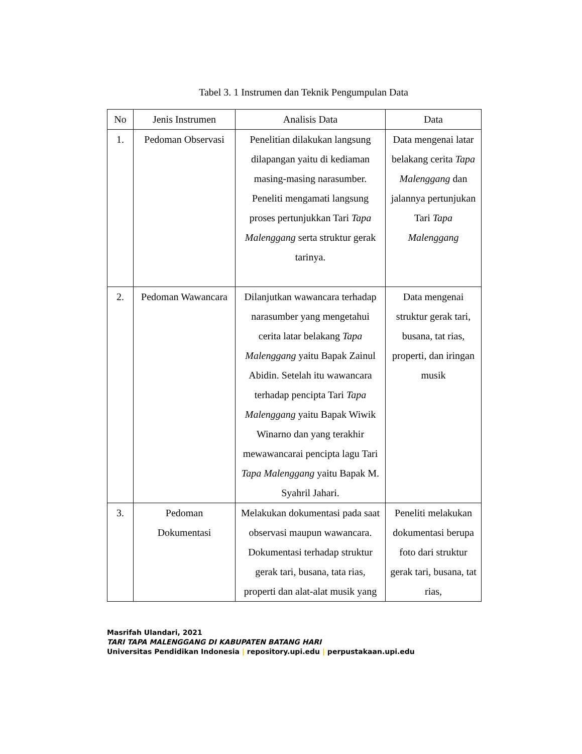Tabel 3. 1 Instrumen dan Teknik Pengumpulan Data
| No | Jenis Instrumen | Analisis Data | Data |
| --- | --- | --- | --- |
| 1. | Pedoman Observasi | Penelitian dilakukan langsung dilapangan yaitu di kediaman masing-masing narasumber. Peneliti mengamati langsung proses pertunjukkan Tari Tapa Malenggang serta struktur gerak tarinya. | Data mengenai latar belakang cerita Tapa Malenggang dan jalannya pertunjukan Tari Tapa Malenggang |
| 2. | Pedoman Wawancara | Dilanjutkan wawancara terhadap narasumber yang mengetahui cerita latar belakang Tapa Malenggang yaitu Bapak Zainul Abidin. Setelah itu wawancara terhadap pencipta Tari Tapa Malenggang yaitu Bapak Wiwik Winarno dan yang terakhir mewawancarai pencipta lagu Tari Tapa Malenggang yaitu Bapak M. Syahril Jahari. | Data mengenai struktur gerak tari, busana, tat rias, properti, dan iringan musik |
| 3. | Pedoman Dokumentasi | Melakukan dokumentasi pada saat observasi maupun wawancara. Dokumentasi terhadap struktur gerak tari, busana, tata rias, properti dan alat-alat musik yang | Peneliti melakukan dokumentasi berupa foto dari struktur gerak tari, busana, tat rias, |
Masrifah Ulandari, 2021
TARI TAPA MALENGGANG DI KABUPATEN BATANG HARI
Universitas Pendidikan Indonesia | repository.upi.edu | perpustakaan.upi.edu